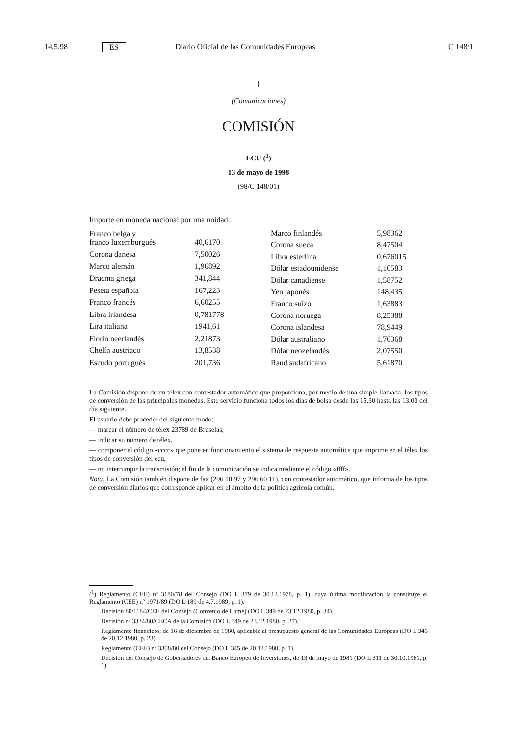14.5.98 ES Diario Oficial de las Comunidades Europeas C 148/1
I
(Comunicaciones)
COMISIÓN
ECU (<sup>1</sup>)
13 de mayo de 1998
(98/C 148/01)
Importe en moneda nacional por una unidad:
| Franco belga y franco luxemburgués | 40,6170 |
| Corona danesa | 7,50026 |
| Marco alemán | 1,96892 |
| Dracma griega | 341,844 |
| Peseta española | 167,223 |
| Franco francés | 6,60255 |
| Libra irlandesa | 0,781778 |
| Lira italiana | 1941,61 |
| Florín neerlandés | 2,21873 |
| Chelín austriaco | 13,8538 |
| Escudo portugués | 201,736 |
| Marco finlandés | 5,98362 |
| Corona sueca | 8,47504 |
| Libra esterlina | 0,676015 |
| Dólar estadounidense | 1,10583 |
| Dólar canadiense | 1,58752 |
| Yen japonés | 148,435 |
| Franco suizo | 1,63883 |
| Corona noruega | 8,25388 |
| Corona islandesa | 78,9449 |
| Dólar australiano | 1,76368 |
| Dólar neozelandés | 2,07550 |
| Rand sudafricano | 5,61870 |
La Comisión dispone de un télex con contestador automático que proporciona, por medio de una simple llamada, los tipos de conversión de las principales monedas. Este servicio funciona todos los días de bolsa desde las 15.30 hasta las 13.00 del día siguiente.
El usuario debe proceder del siguiente modo:
— marcar el número de télex 23789 de Bruselas,
— indicar su número de télex,
— componer el código «cccc» que pone en funcionamiento el sistema de respuesta automática que imprime en el télex los tipos de conversión del ecu,
— no interrumpir la transmisión; el fin de la comunicación se indica mediante el código «ffff».
Nota: La Comisión también dispone de fax (296 10 97 y 296 60 11), con contestador automático, que informa de los tipos de conversión diarios que corresponde aplicar en el ámbito de la política agrícola común.
(<sup>1</sup>) Reglamento (CEE) nº 3180/78 del Consejo (DO L 379 de 30.12.1978, p. 1), cuya última modificación la constituye el Reglamento (CEE) nº 1971/89 (DO L 189 de 4.7.1989, p. 1).
Decisión 80/1184/CEE del Consejo (Convenio de Lomé) (DO L 349 de 23.12.1980, p. 34).
Decisión nº 3334/80/CECA de la Comisión (DO L 349 de 23.12.1980, p. 27).
Reglamento financiero, de 16 de diciembre de 1980, aplicable al presupuesto general de las Comunidades Europeas (DO L 345 de 20.12.1980, p. 23).
Reglamento (CEE) nº 3308/80 del Consejo (DO L 345 de 20.12.1980, p. 1).
Decisión del Consejo de Gobernadores del Banco Europeo de Inversiones, de 13 de mayo de 1981 (DO L 311 de 30.10.1981, p. 1).